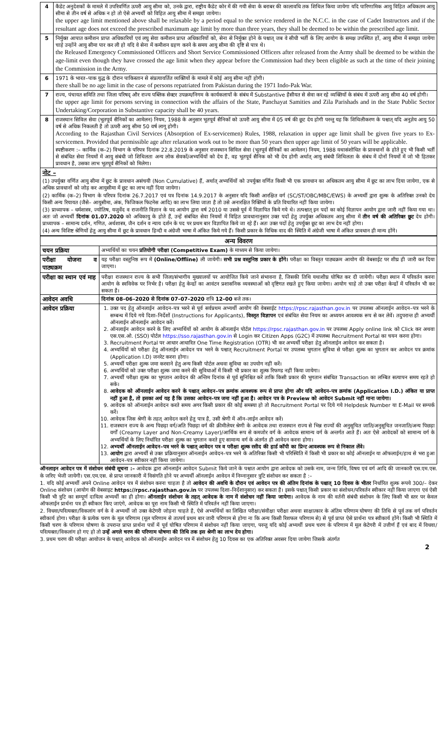| 4 | कैडेट अनुदेशकों के मामले में उपरिवर्णित ऊपरी आयु सीमा को, उनके द्वारा, राष्ट्रीय कैडेट कोर में की गयी सेवा के बराबर की कालावधि तक शिथिल किया जायेगा यदि पारिणामिक आयु विहित अधिकतम आयु सीमा से तीन वर्ष से अधिक न हो तो ऐसे अभ्यर्थी को विहित आयु सीमा में समझा जायेगा। the upper age limit mentioned above shall be relaxable by a period equal to the service rendered in the N.C.C. in the case of Cadet Instructors and if the resultant age does not exceed the prescribed maximum age limit by more than three years, they shall be deemed to be within the prescribed age limit. |
| 5 | निर्मुक्त आपात कमीशन प्राप्त अधिकारियों एवं लघु सेवा कमीशन प्राप्त अधिकारियों को, सेना से निर्मुक्त होने के पश्चात् जब वे सीधी भर्ती के लिए आयोग के समक्ष उपस्थित हों, आयु सीमा में समझा जायेगा चाहे उन्होंने आयु सीमा पार कर ली हो यदि वे सेना में कमीशन ग्रहण करने के समय आयु सीमा की दृष्टि से पात्र थे। the Released Emergency Commissioned Officers and Short Service Commissioned Officers after released from the Army shall be deemed to be within the age-limit even though they have crossed the age limit when they appear before the Commission had they been eligible as such at the time of their joining the Commission in the Army. |
| 6 | 1971 के भारत–पाक युद्ध के दौरान पाकिस्तान से संप्रत्यावर्तित व्यक्तियों के मामले में कोई आयु सीमा नहीं होगी। there shall be no age limit in the case of persons repatriated from Pakistan during the 1971 Indo-Pak War. |
| 7 | राज्य, पंचायत समिति तथा जिला परिषद् और राज्य पब्लिक सेक्टर उपक्रम/निगम के कार्यकलापों के संबंध में Substantive हैसीयत से सेवा कर रहे व्यक्तियों के संबंध में ऊपरी आयु सीमा 40 वर्ष होगी। the upper age limit for persons serving in connection with the affairs of the State, Panchayat Samities and Zila Parishads and in the State Public Sector Undertaking/Corporation in Substantive capacity shall be 40 years. |
| 8 | राजस्थान सिविल सेवा (भूतपूर्व सैनिकों का आमेलन) नियम, 1988 के अनुसार भूतपूर्व सैनिकों को ऊपरी आयु सीमा में 05 वर्ष की छूट देय होगी परन्तु यह कि शिथिलीकरण के पश्चात् यदि अनुज्ञेय आयु 50 वर्ष से अधिक निकलती है तो ऊपरी आयु सीमा 50 वर्ष लागू होगी। According to the Rajasthan Civil Services (Absorption of Ex-servicemen) Rules, 1988, relaxation in upper age limit shall be given five years to Ex-servicemen. Provided that permissible age after relaxation work out to be more than 50 years then upper age limit of 50 years will be applicable. स्पष्टीकरण :– कार्मिक (क–2) विभाग के परिपत्र दिनांक 22.8.2019 के अनुसार राजस्थान सिविल सेवा (भूतपूर्व सैनिकों का आमेलन) नियम, 1988 यथासंशोधित के प्रावधानों के होते हुए भी किसी भर्ती से संबंधित सेवा नियमों में आयु संबंधी जो शिथिलता अन्य लोक सेवकों/अभ्यर्थियों को देय है, वह भूतपूर्व सैनिक को भी देय होगी अर्थात् आयु संबंधी शिथिलता के संबंध में दोनों नियमों में जो भी हितकर प्रावधान है, उसका लाभ भूतपूर्व सैनिकों को मिलेगा। |
| नोट – (1) उपर्युक्त वर्णित आयु सीमा में छूट के प्रावधान असंचयी (Non Cumulative) हैं, अर्थात् अभ्यर्थियों को उपर्युक्त वर्णित किसी भी एक प्रावधान का अधिकतम आयु सीमा में छूट का लाभ दिया जायेगा, एक से अधिक प्रावधानों को जोड़ कर आयुसीमा में छूट का लाभ नहीं दिया जायेगा। (2) कार्मिक (क–2) विभाग के परिपत्र दिनांक 26.7.2017 एवं पत्र दिनांक 14.9.2017 के अनुसार यदि किसी आरक्षित वर्ग (SC/ST/OBC/MBC/EWS) के अभ्यर्थी द्वारा शुल्क के अतिरिक्त उनको देय किसी अन्य रियायत (जैसे– आयुसीमा, अंक, फिजिकल फिटनेस आदि) का लाभ लिया जाता है तो उसे अनारक्षित रिक्तियों के प्रति विचारित नहीं किया जायेगा। (3) प्राध्यापक – धर्मशास्त्र, ज्योतिष, यजुर्वेद व राजनीति विज्ञान के पद आयोग द्वारा वर्ष 2010 या उससे पूर्व में विज्ञापित किये गये थे। तत्पश्चात् इन पदों का कोई विज्ञापन आयोग द्वारा जारी नहीं किया गया था। अतः जो अभ्यर्थी दिनांक 01.07.2020 को अधिकायु के होते हैं, उन्हें संबंधित सेवा नियमों में विहित प्रावधानानुसार उक्त पदों हेतु उपर्युक्त अधिकतम आयु सीमा में तीन वर्ष की अतिरिक्त छूट देय होगी। प्राध्यापक – सामान्य दर्शन, गणित, अर्थशास्त्र, जैन दर्शन व न्याय दर्शन के पद पर प्रथम बार विज्ञापित किये जा रहे हैं। अतः उक्त पदों हेतु उपर्युक्त छूट का लाभ देय नहीं होगा। (4) अन्य विशिष्ट श्रेणियों हेतु आयु सीमा में छूट के प्रावधान हिन्दी व अंग्रेजी भाषा में अंकित किये गये हैं। किसी प्रकार के विधिक वाद की स्थिति में अंग्रेजी भाषा में अंकित प्रावधान ही मान्य होंगे। | |
| अन्य विवरण | |
| --- | --- |
| चयन प्रक्रिया | अभ्यर्थियों का चयन प्रतियोगी परीक्षा (Competitive Exam) के माध्यम से किया जायेगा। |
| परीक्षा योजना व पाठ्यक्रम | यह परीक्षा वस्तुनिष्ठ रूप में (Online/Offline) ली जायेगी। सभी प्रश्न वस्तुनिष्ठ प्रकार के होंगे। परीक्षा का विस्तृत पाठ्यक्रम आयोग की वेबसाईट पर शीघ्र ही जारी कर दिया जाएगा। |
| परीक्षा का स्थान एवं माह | परीक्षा राजस्थान राज्य के सभी जिला/संभागीय मुख्यालयों पर आयोजित किये जाने संभावना है, जिसकी तिथि यथाशीघ्र घोषित कर दी जायेगी। परीक्षा स्थान में परिवर्तन करना आयोग के स्वविवेक पर निर्भर है। परीक्षा हेतु केन्द्रों का आवंटन प्रशासनिक व्यवस्थाओं को दृष्टिगत रखते हुए किया जायेगा। आयोग चाहे तो उक्त परीक्षा केन्द्रों में परिवर्तन भी कर सकता है। |
| आवेदन अवधि | दिनांक 08–06–2020 से दिनांक 07–07–2020 रात्रि 12–00 बजे तक। |
| आवेदन प्रक्रिया | 1. उक्त पद हेतु ऑनलाईन आवेदन–पत्र भरने से पूर्व सर्वप्रथम अभ्यर्थी आयोग की वेबसाईट https://rpsc.rajasthan.gov.in पर उपलब्ध ऑनलाईन आवेदन–पत्र भरने के सम्बन्ध में दिये गये दिशा–निर्देशों (Instructions for Applicants), विस्तृत विज्ञापन एवं संबंधित सेवा नियम का अध्ययन आवश्यक रूप से कर लेवें। तदुपरान्त ही अभ्यर्थी ऑनलाईन ऑनलाईन आवेदन करें। 2. ऑनलाईन आवेदन करने के लिए अभ्यर्थियों को आयोग के ऑनलाईन पोर्टल https://rpsc.rajasthan.gov.in पर उपलब्ध Apply online link को Click कर अथवा एस.एस.ओ. (SSO) पोर्टल https://sso.rajasthan.gov.in से Login कर Citizen Apps (G2C) में उपलब्ध Recruitment Portal का चयन करना होगा। 3. Recruitment Portal पर आधार आधारित One Time Registration (OTR) भी कर अभ्यर्थी परीक्षा हेतु ऑनलाईन आवेदन कर सकता है। 4. अभ्यर्थियों को परीक्षा हेतु ऑनलाईन आवेदन पत्र भरने के पश्चात् Recruitment Portal पर उपलब्ध भुगतान सुविधा से परीक्षा शुल्क का भुगतान कर आवेदन पत्र क्रमांक (Application I.D) जनरेट करना होगा। 5. अभ्यर्थी परीक्षा शुल्क जमा करवाने हेतु अन्य किसी पोर्टल अथवा सुविधा का उपयोग नहीं करें। 6. अभ्यर्थियों को उक्त परीक्षा शुल्क जमा करने की सुविधाओं में किसी भी प्रकार का शुल्क रिफण्ड नहीं किया जायेगा। 7. अभ्यर्थी परीक्षा शुल्क का भुगतान आवेदन की अन्तिम दिनांक से पूर्व सुनिश्चित करें ताकि किसी प्रकार की भुगतान संबंधित Transaction का लम्बित सत्यापन समय रहते हो सके। 8. आवेदक को ऑनलाईन आवेदन करने के पश्चात् आवेदन–पत्र क्रमांक आवश्यक रूप से प्राप्त होगा और यदि आवेदन–पत्र क्रमांक (Application I.D.) अंकित या प्राप्त नहीं हुआ है, तो इसका अर्थ यह है कि उसका आवेदन–पत्र जमा नहीं हुआ है। आवेदन पत्र के Preview को आवेदन Submit नहीं माना जायेगा। 9. आवेदक को ऑनलाईन आवेदन करते समय अगर किसी प्रकार की कोई समस्या हो तो Recruitment Portal पर दिये गये Helpdesk Number या E-Mail पर सम्पर्क करें। 10. आवेदक जिस श्रेणी के तहत् आवेदन करने हेतु पात्र है, उसी श्रेणी में ऑन–लाईन आवेदन करें। 11. राजस्थान राज्य के अन्य पिछड़ा वर्ग/अति पिछड़ा वर्ग की क्रीमीलेयर श्रेणी के आवेदक तथा राजस्थान राज्य से भिन्न राज्यों की अनुसूचित जाति/अनुसूचित जनजाति/अन्य पिछड़ा वर्गों (Creamy Layer and Non-Creamy Layer)/आर्थिक रूप से कमजोर वर्ग के आवेदक सामान्य वर्ग के अन्तर्गत आते हैं। अतः ऐसे आवेदकों को सामान्य वर्ग के अभ्यर्थियों के लिए निर्धारित परीक्षा शुल्क का भुगतान करते हुए सामान्य वर्ग के अंतर्गत ही आवेदन करना होगा। 12. अभ्यर्थी ऑनलाईन आवेदन–पत्र भरने के पश्चात् आवेदन पत्र व परीक्षा शुल्क रसीद की हार्ड कॉपी का प्रिन्ट आवश्यक रूप से निकाल लेंवे। 13. आयोग द्वारा अभ्यर्थी से उक्त प्रक्रियानुसार ऑनलाईन आवेदन–पत्र भरने के अतिरिक्त किसी भी परिस्थिति में किसी भी प्रकार का कोई ऑनलाईन या ऑफलाईन/हाथ से भरा हुआ आवेदन–पत्र स्वीकार नहीं किया जायेगा। |
ऑनलाइन आवेदन पत्र में संशोधन संबंधी सूचना :– आवेदक द्वारा ऑनलाईन आवेदन Submit किये जाने के पश्चात आयोग द्वारा आवेदक को उसके नाम, जन्म तिथि, विषय एवं वर्ग आदि की जानकारी एस.एम.एस. के जरिए भेजी जायेगी। एस.एम.एस. से प्राप्त जानकारी में विसंगति होने पर अभ्यर्थी ऑनलाईन आवेदन में निम्नानुसार त्रुटि संशोधन कर सकता है :–
1. यदि कोई अभ्यर्थी अपने Online आवेदन पत्र में संशोधन करना चाहता है तो आवेदन की अवधि के दौरान एवं आवेदन पत्र की अंतिम दिनांक के पश्चात् 10 दिवस के भीतर निर्धारित शुल्क रूपये 300/– देकर Online संशोधन (आयोग की वेबसाइट https://rpsc.rajasthan.gov.in पर उपलब्ध दिशा–निर्देशानुसार) कर सकता है। इसके पश्चात् किसी प्रकार का संशोधन/परिवर्तन स्वीकार नहीं किया जाएगा एवं ऐसी किसी भी त्रुटि का सम्पूर्ण दायित्व अभ्यर्थी का ही होगा। ऑनलाईन संशोधन के तहत् आवेदक के नाम में संशोधन नहीं किया जायेगा। आवेदक के नाम की वर्तनी संबंधी संशोधन के लिए किसी भी स्तर पर केवल ऑफलाईन प्रार्थना पत्र ही स्वीकार किए जाएंगे, आवेदक का पूरा नाम किसी भी स्थिति में परिवर्तन नहीं किया जाएगा।
2. विधवा/परित्यक्ता/विकलांग वर्ग के वे अभ्यर्थी जो उक्त केटेगरी जोड़ना चाहते है, ऐसे अभ्यर्थियों का लिखित परीक्षा/संवीक्षा परीक्षा अथवा साक्षात्कार के अंतिम परिणाम घोषणा की तिथि से पूर्व तक वर्ग परिवर्तन स्वीकार्य होगा। परीक्षा के प्रत्येक चरण के मूल परिणाम (मूल परिणाम से तात्पर्य प्रथम बार जारी परिणाम से होगा ना कि अन्य किसी रिशफल परिणाम से) से पूर्व प्राप्त ऐसे प्रार्थना पत्र स्वीकार्य होंगे। किसी भी स्थिति में किसी चरण के परिणाम घोषणा के उपरान्त प्राप्त प्रार्थना पत्रों में पूर्व घोषित परिणाम में संशोधन नहीं किया जाएगा, परन्तु यदि कोई अभ्यर्थी प्रथम चरण के परिणाम में मूल केटेगरी में उत्तीर्ण हैं एवं बाद में विधवा/परित्यक्ता/विकलांग हो गए हो तो उन्हें अगले चरण की परिणाम घोषणा की तिथि तक इस श्रेणी का लाभ देय होगा।
3. प्रथम चरण की परीक्षा आयोजन के पश्चात् आवेदक को ऑनलाईन आवेदन पत्र में संशोधन हेतु 10 दिवस का एक अतिरिक्त अवसर दिया जायेगा जिसके अंतर्गत
2